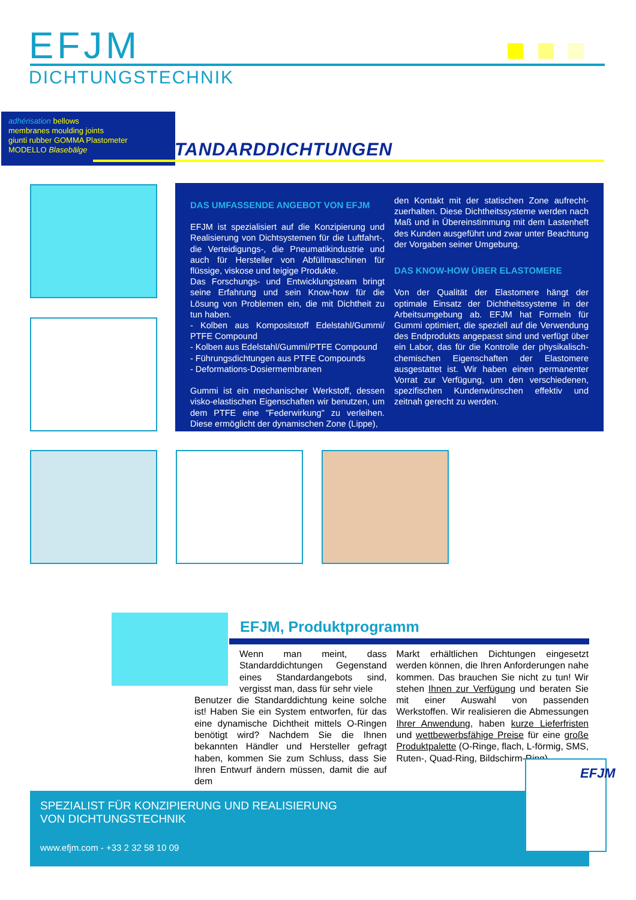EFJM
DICHTUNGSTECHNIK
adhérisation bellows
membranes moulding joints
giunti rubber GOMMA Plastometer
MODELLO Blasebälge
STANDARDDICHTUNGEN
DAS UMFASSENDE ANGEBOT VON EFJM
EFJM ist spezialisiert auf die Konzipierung und Realisierung von Dichtsystemen für die Luftfahrt-, die Verteidigungs-, die Pneumatikindustrie und auch für Hersteller von Abfüllmaschinen für flüssige, viskose und teigige Produkte.
Das Forschungs- und Entwicklungsteam bringt seine Erfahrung und sein Know-how für die Lösung von Problemen ein, die mit Dichtheit zu tun haben.
- Kolben aus Kompositstoff Edelstahl/Gummi/ PTFE Compound
- Kolben aus Edelstahl/Gummi/PTFE Compound
- Führungsdichtungen aus PTFE Compounds
- Deformations-Dosiermembranen
Gummi ist ein mechanischer Werkstoff, dessen visko-elastischen Eigenschaften wir benutzen, um dem PTFE eine "Federwirkung" zu verleihen. Diese ermöglicht der dynamischen Zone (Lippe),
den Kontakt mit der statischen Zone aufrecht-zuerhalten. Diese Dichtheitssysteme werden nach Maß und in Übereinstimmung mit dem Lastenheft des Kunden ausgeführt und zwar unter Beachtung der Vorgaben seiner Umgebung.
DAS KNOW-HOW ÜBER ELASTOMERE
Von der Qualität der Elastomere hängt der optimale Einsatz der Dichtheitssysteme in der Arbeitsumgebung ab. EFJM hat Formeln für Gummi optimiert, die speziell auf die Verwendung des Endprodukts angepasst sind und verfügt über ein Labor, das für die Kontrolle der physikalisch-chemischen Eigenschaften der Elastomere ausgestattet ist. Wir haben einen permanenter Vorrat zur Verfügung, um den verschiedenen, spezifischen Kundenwünschen effektiv und zeitnah gerecht zu werden.
EFJM, Produktprogramm
Wenn man meint, dass Standarddichtungen Gegenstand eines Standardangebots sind, vergisst man, dass für sehr viele
Benutzer die Standarddichtung keine solche ist! Haben Sie ein System entworfen, für das eine dynamische Dichtheit mittels O-Ringen benötigt wird? Nachdem Sie die Ihnen bekannten Händler und Hersteller gefragt haben, kommen Sie zum Schluss, dass Sie Ihren Entwurf ändern müssen, damit die auf dem
Markt erhältlichen Dichtungen eingesetzt werden können, die Ihren Anforderungen nahe kommen. Das brauchen Sie nicht zu tun! Wir stehen Ihnen zur Verfügung und beraten Sie mit einer Auswahl von passenden Werkstoffen. Wir realisieren die Abmessungen Ihrer Anwendung, haben kurze Lieferfristen und wettbewerbsfähige Preise für eine große Produktpalette (O-Ringe, flach, L-förmig, SMS, Ruten-, Quad-Ring, Bildschirm-Ring).
SPEZIALIST FÜR KONZIPIERUNG UND REALISIERUNG
VON DICHTUNGSTECHNIK
www.efjm.com - +33 2 32 58 10 09
EFJM